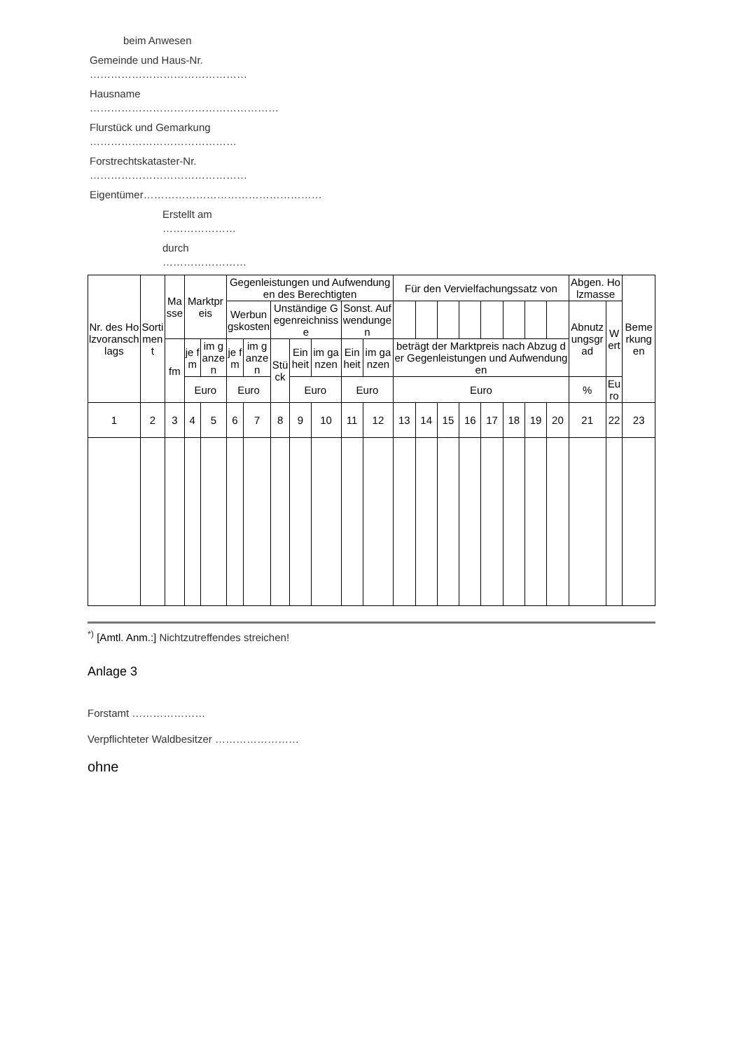beim Anwesen
Gemeinde und Haus-Nr. ………………………………………
Hausname ………………………………………………
Flurstück und Gemarkung ……………………………………
Forstrechtskataster-Nr. ………………………………………
Eigentümer……………………………………………
Erstellt am …………………
durch ……………………
| Nr. des Holzvoranschlags | Sortiment | Masse | Marktpreis | | Gegenleistungen und Aufwendungen des Berechtigten | | | | | | | Für den Vervielfachungssatz von | | | | | | | | Abgen. Holzmasse | | Bemerkungen |
| --- | --- | --- | --- | --- | --- | --- | --- | --- | --- | --- | --- | --- | --- | --- | --- | --- | --- | --- | --- | --- | --- | --- |
| | | | | | Werbungskosten | | Unständige Gegenreichnisse | | | Sonst. Aufwendungen | | | | | | | | | | Abnutzungsgrad | Wert | |
| | | fm | je fm | im ganzen | je fm | im ganzen | Stück | Einheit | im ganzen | Einheit | im ganzen | beträgt der Marktpreis nach Abzug der Gegenleistungen und Aufwendungen | | | | | | | | | | |
| | | | Euro | | Euro | | | Euro | | Euro | | Euro | | | | | | | | % | Euro | |
| 1 | 2 | 3 | 4 | 5 | 6 | 7 | 8 | 9 | 10 | 11 | 12 | 13 | 14 | 15 | 16 | 17 | 18 | 19 | 20 | 21 | 22 | 23 |
<sup>*)</sup> [Amtl. Anm.:] Nichtzutreffendes streichen!
Anlage 3
Forstamt …………………
Verpflichteter Waldbesitzer ……………………
ohne